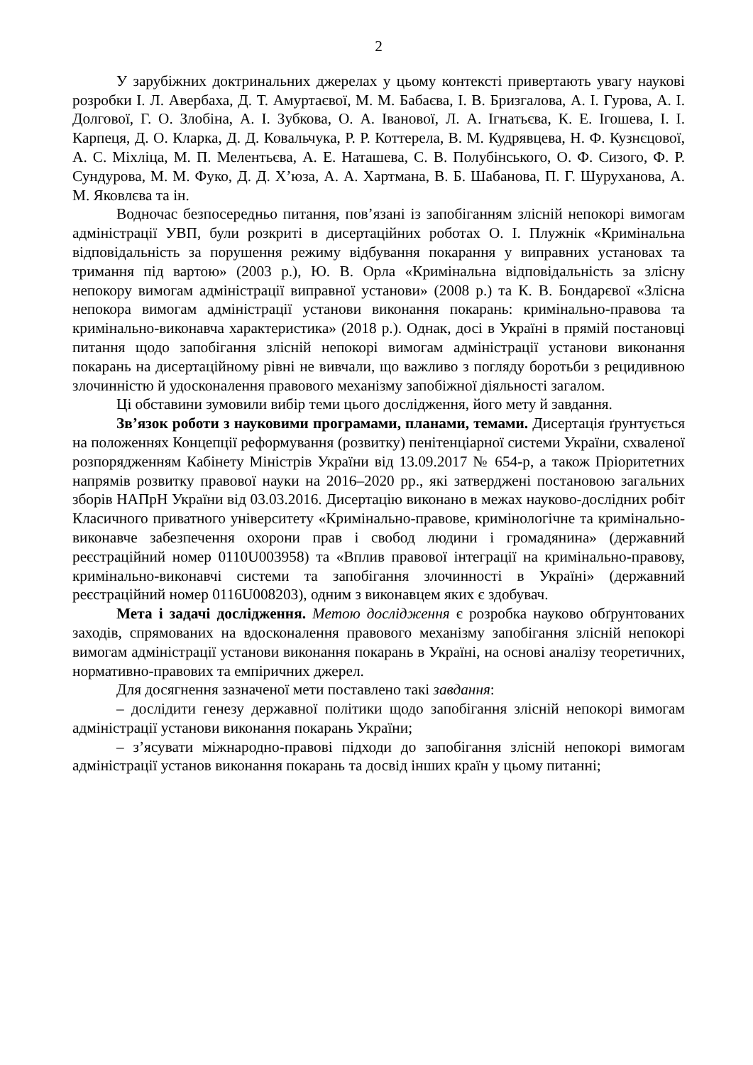2
У зарубіжних доктринальних джерелах у цьому контексті привертають увагу наукові розробки І. Л. Авербаха, Д. Т. Амуртаєвої, М. М. Бабаєва, І. В. Бризгалова, А. І. Гурова, А. І. Долгової, Г. О. Злобіна, А. І. Зубкова, О. А. Іванової, Л. А. Ігнатьєва, К. Е. Ігошева, І. І. Карпеця, Д. О. Кларка, Д. Д. Ковальчука, Р. Р. Коттерела, В. М. Кудрявцева, Н. Ф. Кузнєцової, А. С. Міхліца, М. П. Мелентьєва, А. Е. Наташева, С. В. Полубінського, О. Ф. Сизого, Ф. Р. Сундурова, М. М. Фуко, Д. Д. Х’юза, А. А. Хартмана, В. Б. Шабанова, П. Г. Шуруханова, А. М. Яковлєва та ін.
Водночас безпосередньо питання, пов’язані із запобіганням злісній непокорі вимогам адміністрації УВП, були розкриті в дисертаційних роботах О. І. Плужнік «Кримінальна відповідальність за порушення режиму відбування покарання у виправних установах та тримання під вартою» (2003 р.), Ю. В. Орла «Кримінальна відповідальність за злісну непокору вимогам адміністрації виправної установи» (2008 р.) та К. В. Бондарєвої «Злісна непокора вимогам адміністрації установи виконання покарань: кримінально-правова та кримінально-виконавча характеристика» (2018 р.). Однак, досі в Україні в прямій постановці питання щодо запобігання злісній непокорі вимогам адміністрації установи виконання покарань на дисертаційному рівні не вивчали, що важливо з погляду боротьби з рецидивною злочинністю й удосконалення правового механізму запобіжної діяльності загалом.
Ці обставини зумовили вибір теми цього дослідження, його мету й завдання.
Зв’язок роботи з науковими програмами, планами, темами. Дисертація ґрунтується на положеннях Концепції реформування (розвитку) пенітенціарної системи України, схваленої розпорядженням Кабінету Міністрів України від 13.09.2017 № 654-р, а також Пріоритетних напрямів розвитку правової науки на 2016–2020 рр., які затверджені постановою загальних зборів НАПрН України від 03.03.2016. Дисертацію виконано в межах науково-дослідних робіт Класичного приватного університету «Кримінально-правове, кримінологічне та кримінально-виконавче забезпечення охорони прав і свобод людини і громадянина» (державний реєстраційний номер 0110U003958) та «Вплив правової інтеграції на кримінально-правову, кримінально-виконавчі системи та запобігання злочинності в Україні» (державний реєстраційний номер 0116U008203), одним з виконавцем яких є здобувач.
Мета і задачі дослідження. Метою дослідження є розробка науково обґрунтованих заходів, спрямованих на вдосконалення правового механізму запобігання злісній непокорі вимогам адміністрації установи виконання покарань в Україні, на основі аналізу теоретичних, нормативно-правових та емпіричних джерел.
Для досягнення зазначеної мети поставлено такі завдання:
– дослідити генезу державної політики щодо запобігання злісній непокорі вимогам адміністрації установи виконання покарань України;
– з’ясувати міжнародно-правові підходи до запобігання злісній непокорі вимогам адміністрації установ виконання покарань та досвід інших країн у цьому питанні;